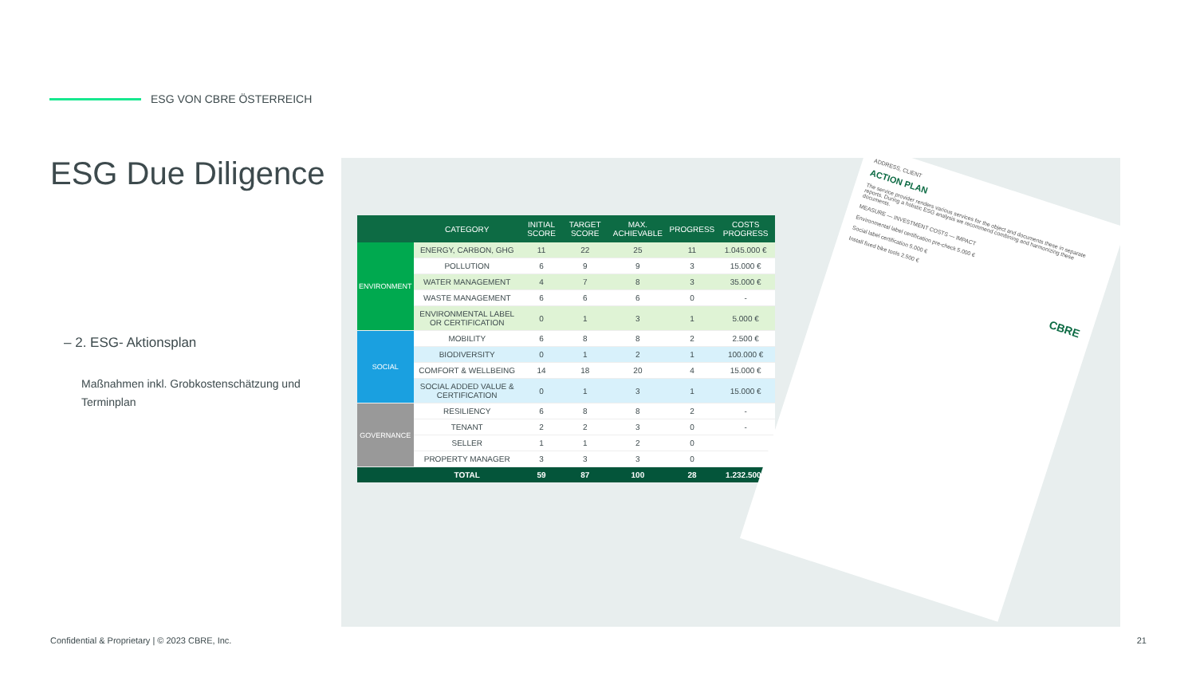ESG VON CBRE ÖSTERREICH
ESG Due Diligence
– 2. ESG- Aktionsplan
Maßnahmen inkl. Grobkostenschätzung und Terminplan
| | CATEGORY | INITIAL SCORE | TARGET SCORE | MAX. ACHIEVABLE | PROGRESS | COSTS PROGRESS |
| --- | --- | --- | --- | --- | --- | --- |
| ENVIRONMENT | ENERGY, CARBON, GHG | 11 | 22 | 25 | 11 | 1.045.000 € |
| | POLLUTION | 6 | 9 | 9 | 3 | 15.000 € |
| | WATER MANAGEMENT | 4 | 7 | 8 | 3 | 35.000 € |
| | WASTE MANAGEMENT | 6 | 6 | 6 | 0 | - |
| | ENVIRONMENTAL LABEL OR CERTIFICATION | 0 | 1 | 3 | 1 | 5.000 € |
| SOCIAL | MOBILITY | 6 | 8 | 8 | 2 | 2.500 € |
| | BIODIVERSITY | 0 | 1 | 2 | 1 | 100.000 € |
| | COMFORT & WELLBEING | 14 | 18 | 20 | 4 | 15.000 € |
| | SOCIAL ADDED VALUE & CERTIFICATION | 0 | 1 | 3 | 1 | 15.000 € |
| GOVERNANCE | RESILIENCY | 6 | 8 | 8 | 2 | - |
| | TENANT | 2 | 2 | 3 | 0 | - |
| | SELLER | 1 | 1 | 2 | 0 | |
| | PROPERTY MANAGER | 3 | 3 | 3 | 0 | |
| | TOTAL | 59 | 87 | 100 | 28 | 1.232.500€ |
ADDRESS, CLIENT
ACTION PLAN
The service provider renders various services for the object and documents these in separate reports. During a holistic ESG analysis we recommend combining and harmonizing these documents.
MEASURE — INVESTMENT COSTS — IMPACT
Environmental label certification pre-check 5.000 €
Social label certification 5.000 €
Install fixed bike tools 2.500 €
CBRE
Confidential & Proprietary | © 2023 CBRE, Inc.
21